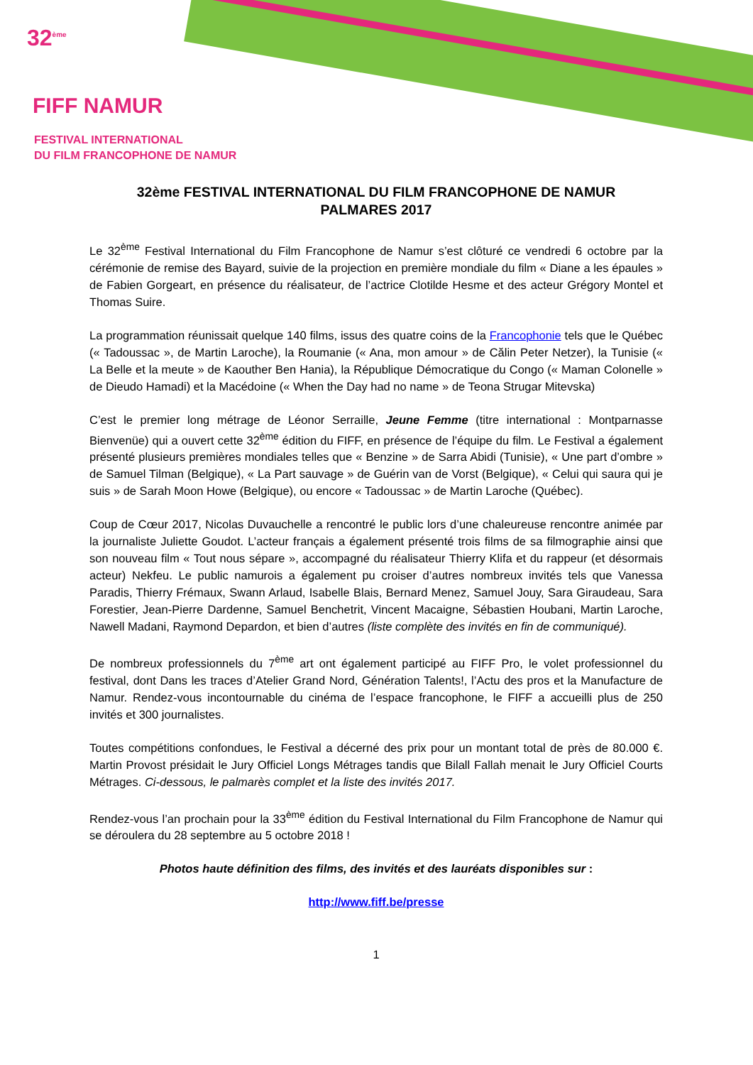32<sup>ème</sup>
FIFF NAMUR
FESTIVAL INTERNATIONAL
DU FILM FRANCOPHONE DE NAMUR
32ème FESTIVAL INTERNATIONAL DU FILM FRANCOPHONE DE NAMUR
PALMARES 2017
Le 32<sup>ème</sup> Festival International du Film Francophone de Namur s’est clôturé ce vendredi 6 octobre par la cérémonie de remise des Bayard, suivie de la projection en première mondiale du film « Diane a les épaules » de Fabien Gorgeart, en présence du réalisateur, de l’actrice Clotilde Hesme et des acteur Grégory Montel et Thomas Suire.
La programmation réunissait quelque 140 films, issus des quatre coins de la Francophonie tels que le Québec (« Tadoussac », de Martin Laroche), la Roumanie (« Ana, mon amour » de Călin Peter Netzer), la Tunisie (« La Belle et la meute » de Kaouther Ben Hania), la République Démocratique du Congo (« Maman Colonelle » de Dieudo Hamadi) et la Macédoine (« When the Day had no name » de Teona Strugar Mitevska)
C’est le premier long métrage de Léonor Serraille, Jeune Femme (titre international : Montparnasse Bienvenüe) qui a ouvert cette 32<sup>ème</sup> édition du FIFF, en présence de l’équipe du film. Le Festival a également présenté plusieurs premières mondiales telles que « Benzine » de Sarra Abidi (Tunisie), « Une part d’ombre » de Samuel Tilman (Belgique), « La Part sauvage » de Guérin van de Vorst (Belgique), « Celui qui saura qui je suis » de Sarah Moon Howe (Belgique), ou encore « Tadoussac » de Martin Laroche (Québec).
Coup de Cœur 2017, Nicolas Duvauchelle a rencontré le public lors d’une chaleureuse rencontre animée par la journaliste Juliette Goudot. L’acteur français a également présenté trois films de sa filmographie ainsi que son nouveau film « Tout nous sépare », accompagné du réalisateur Thierry Klifa et du rappeur (et désormais acteur) Nekfeu. Le public namurois a également pu croiser d’autres nombreux invités tels que Vanessa Paradis, Thierry Frémaux, Swann Arlaud, Isabelle Blais, Bernard Menez, Samuel Jouy, Sara Giraudeau, Sara Forestier, Jean-Pierre Dardenne, Samuel Benchetrit, Vincent Macaigne, Sébastien Houbani, Martin Laroche, Nawell Madani, Raymond Depardon, et bien d’autres (liste complète des invités en fin de communiqué).
De nombreux professionnels du 7<sup>ème</sup> art ont également participé au FIFF Pro, le volet professionnel du festival, dont Dans les traces d’Atelier Grand Nord, Génération Talents!, l’Actu des pros et la Manufacture de Namur. Rendez-vous incontournable du cinéma de l’espace francophone, le FIFF a accueilli plus de 250 invités et 300 journalistes.
Toutes compétitions confondues, le Festival a décerné des prix pour un montant total de près de 80.000 €. Martin Provost présidait le Jury Officiel Longs Métrages tandis que Bilall Fallah menait le Jury Officiel Courts Métrages. Ci-dessous, le palmarès complet et la liste des invités 2017.
Rendez-vous l’an prochain pour la 33<sup>ème</sup> édition du Festival International du Film Francophone de Namur qui se déroulera du 28 septembre au 5 octobre 2018 !
Photos haute définition des films, des invités et des lauréats disponibles sur :
http://www.fiff.be/presse
1